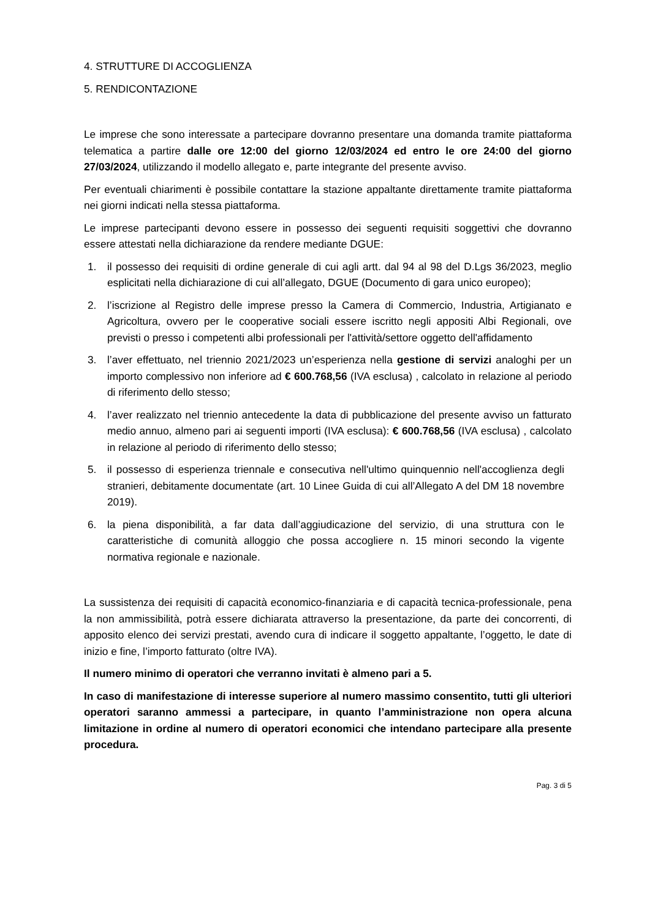4. STRUTTURE DI ACCOGLIENZA
5. RENDICONTAZIONE
Le imprese che sono interessate a partecipare dovranno presentare una domanda tramite piattaforma telematica a partire dalle ore 12:00 del giorno 12/03/2024 ed entro le ore 24:00 del giorno 27/03/2024, utilizzando il modello allegato e, parte integrante del presente avviso.
Per eventuali chiarimenti è possibile contattare la stazione appaltante direttamente tramite piattaforma nei giorni indicati nella stessa piattaforma.
Le imprese partecipanti devono essere in possesso dei seguenti requisiti soggettivi che dovranno essere attestati nella dichiarazione da rendere mediante DGUE:
1. il possesso dei requisiti di ordine generale di cui agli artt. dal 94 al 98 del D.Lgs 36/2023, meglio esplicitati nella dichiarazione di cui all’allegato, DGUE (Documento di gara unico europeo);
2. l’iscrizione al Registro delle imprese presso la Camera di Commercio, Industria, Artigianato e Agricoltura, ovvero per le cooperative sociali essere iscritto negli appositi Albi Regionali, ove previsti o presso i competenti albi professionali per l'attività/settore oggetto dell'affidamento
3. l’aver effettuato, nel triennio 2021/2023 un’esperienza nella gestione di servizi analoghi per un importo complessivo non inferiore ad € 600.768,56 (IVA esclusa) , calcolato in relazione al periodo di riferimento dello stesso;
4. l’aver realizzato nel triennio antecedente la data di pubblicazione del presente avviso un fatturato medio annuo, almeno pari ai seguenti importi (IVA esclusa): € 600.768,56 (IVA esclusa) , calcolato in relazione al periodo di riferimento dello stesso;
5. il possesso di esperienza triennale e consecutiva nell'ultimo quinquennio nell'accoglienza degli stranieri, debitamente documentate (art. 10 Linee Guida di cui all’Allegato A del DM 18 novembre 2019).
6. la piena disponibilità, a far data dall’aggiudicazione del servizio, di una struttura con le caratteristiche di comunità alloggio che possa accogliere n. 15 minori secondo la vigente normativa regionale e nazionale.
La sussistenza dei requisiti di capacità economico-finanziaria e di capacità tecnica-professionale, pena la non ammissibilità, potrà essere dichiarata attraverso la presentazione, da parte dei concorrenti, di apposito elenco dei servizi prestati, avendo cura di indicare il soggetto appaltante, l’oggetto, le date di inizio e fine, l’importo fatturato (oltre IVA).
Il numero minimo di operatori che verranno invitati è almeno pari a 5.
In caso di manifestazione di interesse superiore al numero massimo consentito, tutti gli ulteriori operatori saranno ammessi a partecipare, in quanto l’amministrazione non opera alcuna limitazione in ordine al numero di operatori economici che intendano partecipare alla presente procedura.
Pag. 3 di 5